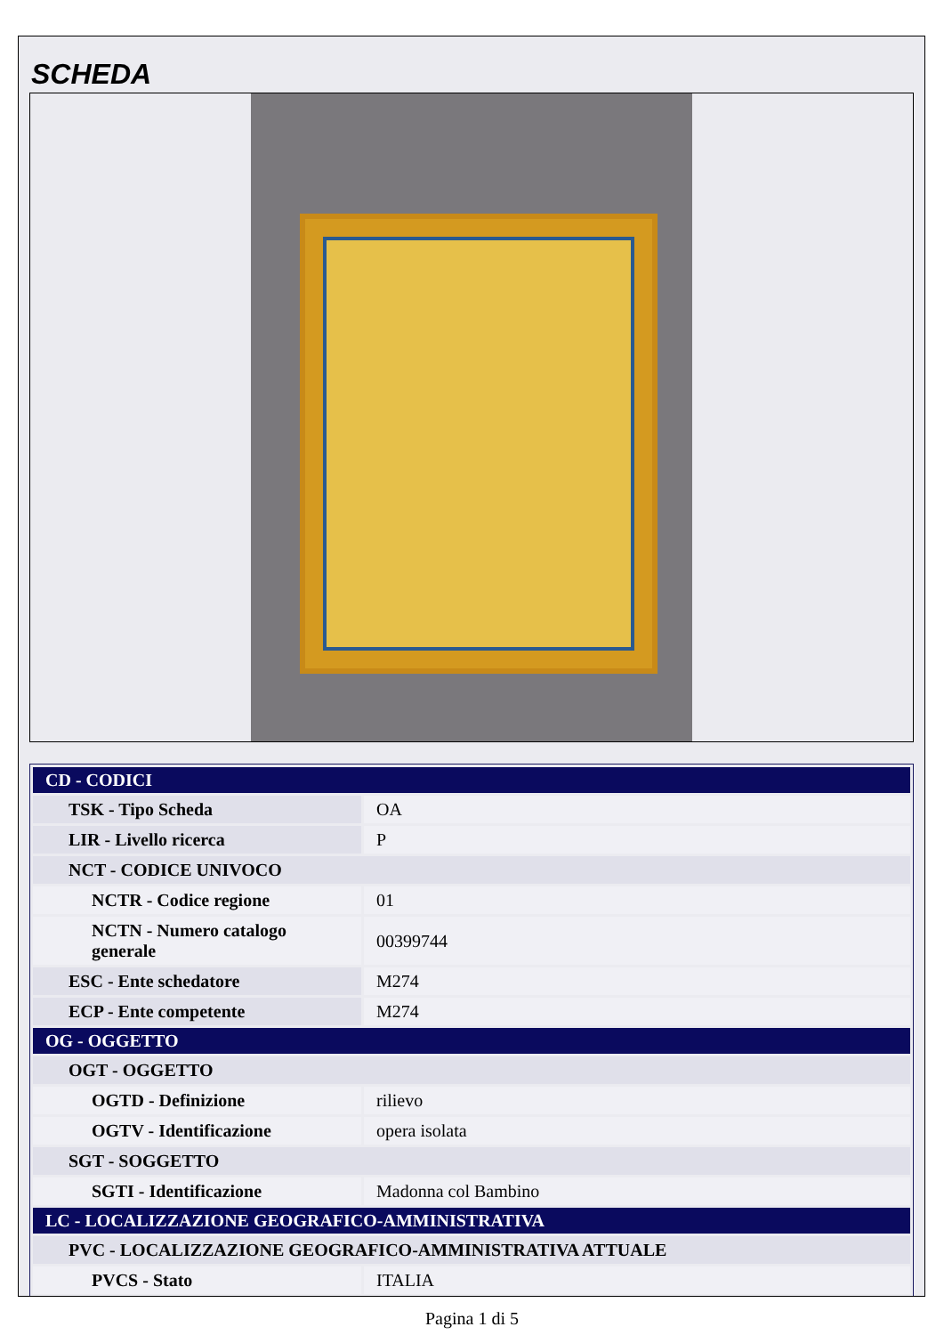SCHEDA
| CD - CODICI | |
| --- | --- |
| TSK - Tipo Scheda | OA |
| LIR - Livello ricerca | P |
| NCT - CODICE UNIVOCO | |
| NCTR - Codice regione | 01 |
| NCTN - Numero catalogo generale | 00399744 |
| ESC - Ente schedatore | M274 |
| ECP - Ente competente | M274 |
| OG - OGGETTO | |
| OGT - OGGETTO | |
| OGTD - Definizione | rilievo |
| OGTV - Identificazione | opera isolata |
| SGT - SOGGETTO | |
| SGTI - Identificazione | Madonna col Bambino |
| LC - LOCALIZZAZIONE GEOGRAFICO-AMMINISTRATIVA | |
| PVC - LOCALIZZAZIONE GEOGRAFICO-AMMINISTRATIVA ATTUALE | |
| PVCS - Stato | ITALIA |
Pagina 1 di 5